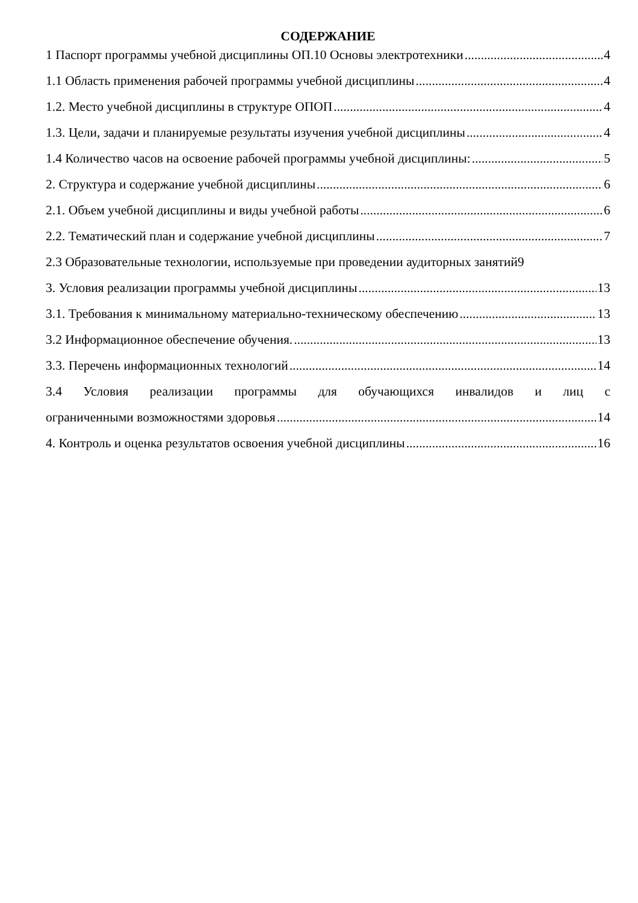СОДЕРЖАНИЕ
1 Паспорт программы учебной дисциплины ОП.10 Основы электротехники 4
1.1 Область применения рабочей программы учебной дисциплины 4
1.2. Место учебной дисциплины в структуре ОПОП 4
1.3. Цели, задачи и планируемые результаты изучения учебной дисциплины 4
1.4 Количество часов на освоение рабочей программы учебной дисциплины: 5
2. Структура и содержание учебной дисциплины 6
2.1. Объем учебной дисциплины и виды учебной работы 6
2.2. Тематический план и содержание учебной дисциплины 7
2.3 Образовательные технологии, используемые при проведении аудиторных занятий 9
3. Условия реализации программы учебной дисциплины 13
3.1. Требования к минимальному материально-техническому обеспечению 13
3.2 Информационное обеспечение обучения. 13
3.3. Перечень информационных технологий 14
3.4 Условия реализации программы для обучающихся инвалидов и лиц с
ограниченными возможностями здоровья 14
4. Контроль и оценка результатов освоения учебной дисциплины 16